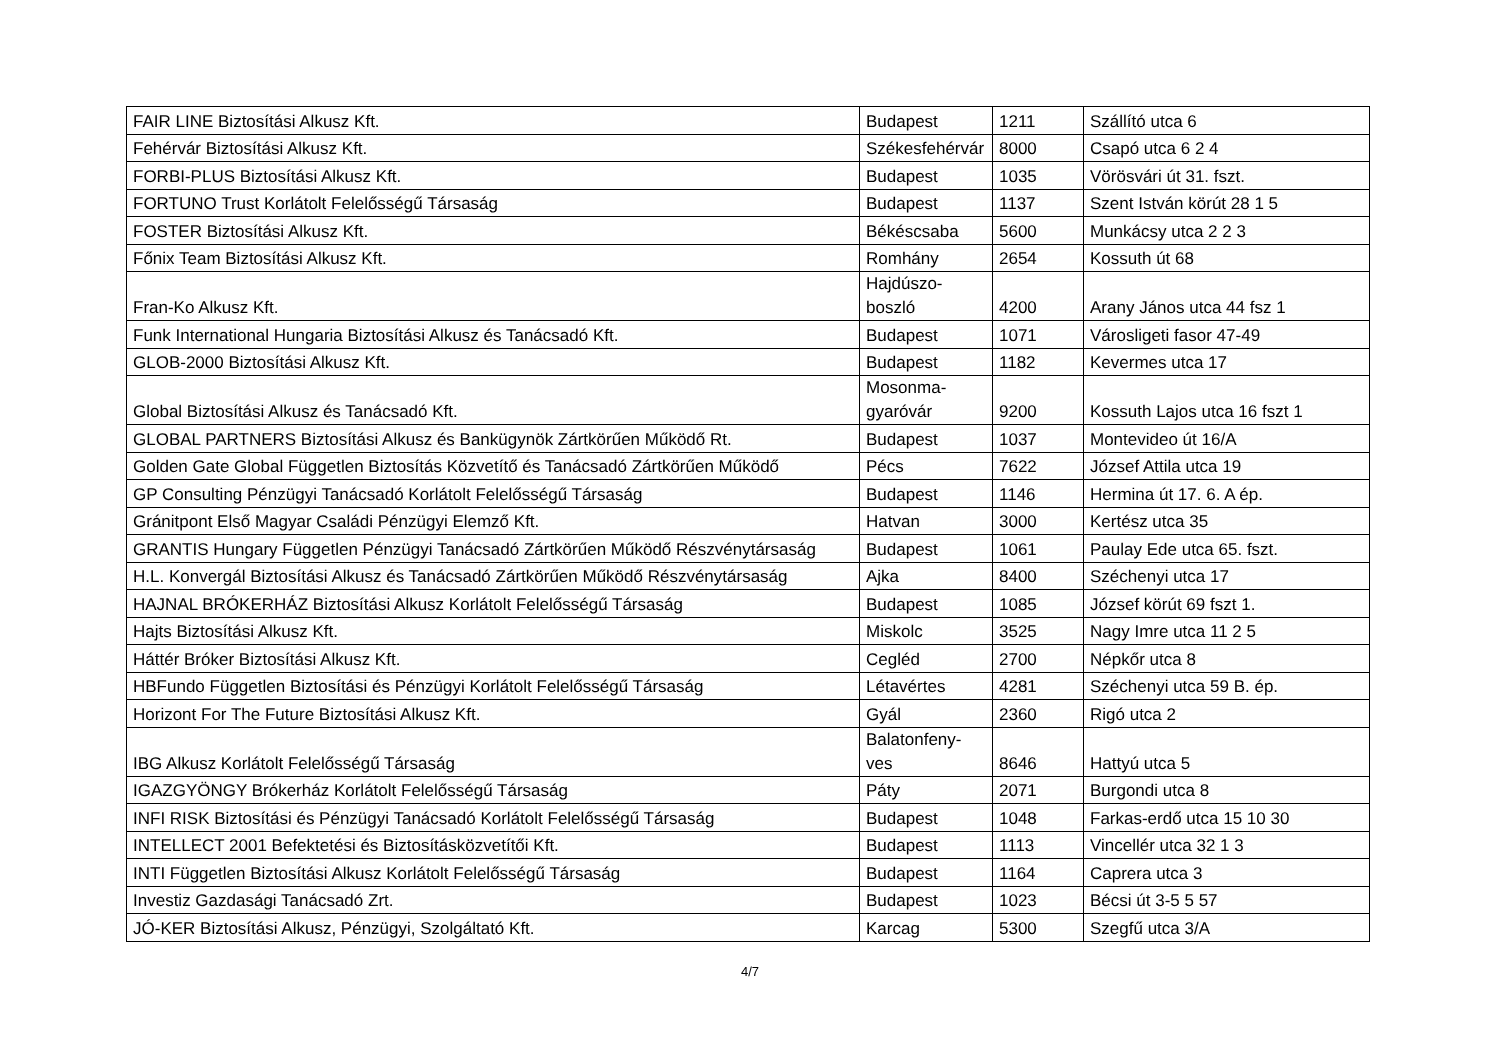| FAIR LINE Biztosítási Alkusz Kft. | Budapest | 1211 | Szállító utca 6 |
| Fehérvár Biztosítási Alkusz Kft. | Székesfehérvár | 8000 | Csapó utca 6 2 4 |
| FORBI-PLUS Biztosítási Alkusz Kft. | Budapest | 1035 | Vörösvári út 31. fszt. |
| FORTUNO Trust Korlátolt Felelősségű Társaság | Budapest | 1137 | Szent István körút 28 1 5 |
| FOSTER Biztosítási Alkusz Kft. | Békéscsaba | 5600 | Munkácsy utca 2 2 3 |
| Főnix Team Biztosítási Alkusz Kft. | Romhány | 2654 | Kossuth út 68 |
| Fran-Ko Alkusz Kft. | Hajdúszo- boszló | 4200 | Arany János utca 44 fsz 1 |
| Funk International Hungaria Biztosítási Alkusz és Tanácsadó Kft. | Budapest | 1071 | Városligeti fasor 47-49 |
| GLOB-2000 Biztosítási Alkusz Kft. | Budapest | 1182 | Kevermes utca 17 |
| Global Biztosítási Alkusz és Tanácsadó Kft. | Mosonma- gyaróvár | 9200 | Kossuth Lajos utca 16 fszt 1 |
| GLOBAL PARTNERS Biztosítási Alkusz és Bankügynök Zártkörűen Működő Rt. | Budapest | 1037 | Montevideo út 16/A |
| Golden Gate Global Független Biztosítás Közvetítő és Tanácsadó Zártkörűen Működő | Pécs | 7622 | József Attila utca 19 |
| GP Consulting Pénzügyi Tanácsadó Korlátolt Felelősségű Társaság | Budapest | 1146 | Hermina út 17. 6. A ép. |
| Gránitpont Első Magyar Családi Pénzügyi Elemző Kft. | Hatvan | 3000 | Kertész utca 35 |
| GRANTIS Hungary Független Pénzügyi Tanácsadó Zártkörűen Működő Részvénytársaság | Budapest | 1061 | Paulay Ede utca 65. fszt. |
| H.L. Konvergál Biztosítási Alkusz és Tanácsadó Zártkörűen Működő Részvénytársaság | Ajka | 8400 | Széchenyi utca 17 |
| HAJNAL BRÓKERHÁZ Biztosítási Alkusz Korlátolt Felelősségű Társaság | Budapest | 1085 | József körút 69 fszt 1. |
| Hajts Biztosítási Alkusz Kft. | Miskolc | 3525 | Nagy Imre utca 11 2 5 |
| Háttér Bróker Biztosítási Alkusz Kft. | Cegléd | 2700 | Népkőr utca 8 |
| HBFundo Független Biztosítási és Pénzügyi Korlátolt Felelősségű Társaság | Létavértes | 4281 | Széchenyi utca 59 B. ép. |
| Horizont For The Future Biztosítási Alkusz Kft. | Gyál | 2360 | Rigó utca 2 |
| IBG Alkusz Korlátolt Felelősségű Társaság | Balatonfeny- ves | 8646 | Hattyú utca 5 |
| IGAZGYÖNGY Brókerház Korlátolt Felelősségű Társaság | Páty | 2071 | Burgondi utca 8 |
| INFI RISK Biztosítási és Pénzügyi Tanácsadó Korlátolt Felelősségű Társaság | Budapest | 1048 | Farkas-erdő utca 15 10 30 |
| INTELLECT 2001 Befektetési és Biztosításközvetítői Kft. | Budapest | 1113 | Vincellér utca 32 1 3 |
| INTI Független Biztosítási Alkusz Korlátolt Felelősségű Társaság | Budapest | 1164 | Caprera utca 3 |
| Investiz Gazdasági Tanácsadó Zrt. | Budapest | 1023 | Bécsi út 3-5 5 57 |
| JÓ-KER Biztosítási Alkusz, Pénzügyi, Szolgáltató Kft. | Karcag | 5300 | Szegfű utca 3/A |
4/7